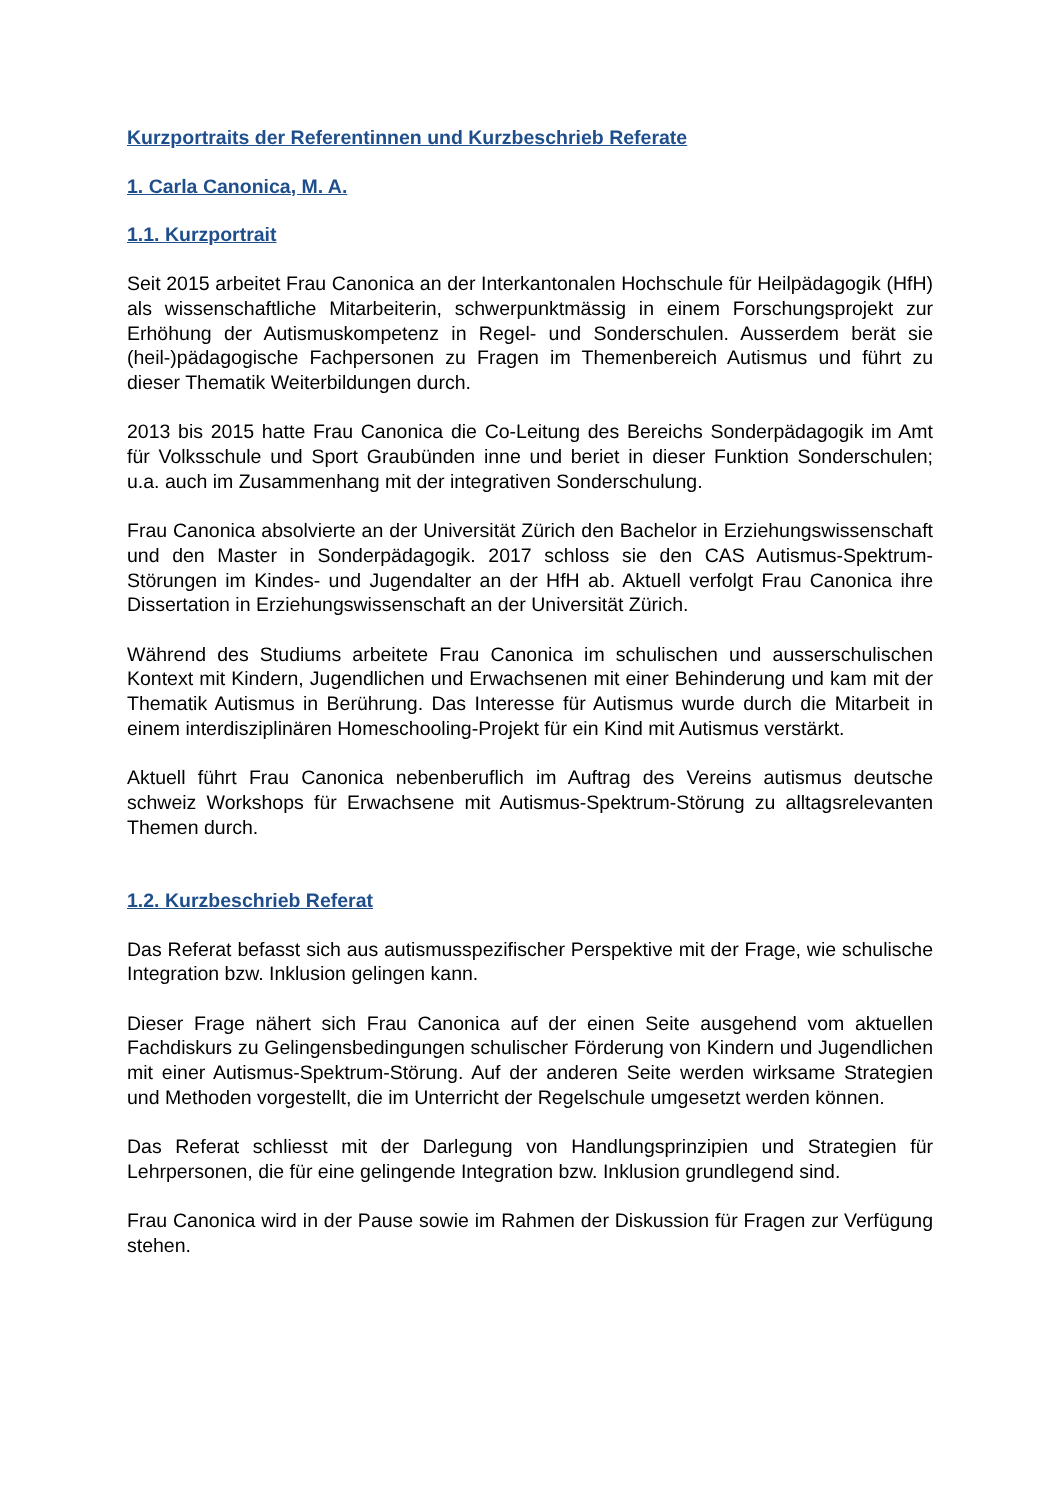Kurzportraits der Referentinnen und Kurzbeschrieb Referate
1. Carla Canonica, M. A.
1.1. Kurzportrait
Seit 2015 arbeitet Frau Canonica an der Interkantonalen Hochschule für Heilpädagogik (HfH) als wissenschaftliche Mitarbeiterin, schwerpunktmässig in einem Forschungsprojekt zur Erhöhung der Autismuskompetenz in Regel- und Son­derschulen. Ausserdem berät sie (heil-)pädagogische Fachpersonen zu Fragen im Themenbereich Autismus und führt zu dieser Thematik Weiterbildungen durch.
2013 bis 2015 hatte Frau Canonica die Co-Leitung des Bereichs Sonderpädagogik im Amt für Volksschule und Sport Graubünden inne und beriet in dieser Funktion Sonderschulen; u.a. auch im Zusammenhang mit der integrativen Sonderschulung.
Frau Canonica absolvierte an der Universität Zürich den Bachelor in Erziehungs­wissenschaft und den Master in Sonderpädagogik. 2017 schloss sie den CAS Autismus-Spektrum-Störungen im Kindes- und Jugendalter an der HfH ab. Aktuell verfolgt Frau Canonica ihre Dissertation in Erziehungswissenschaft an der Universität Zürich.
Während des Studiums arbeitete Frau Canonica im schulischen und ausser­schulischen Kontext mit Kindern, Jugendlichen und Erwachsenen mit einer Behinderung und kam mit der Thematik Autismus in Berührung. Das Interesse für Autismus wurde durch die Mitarbeit in einem interdisziplinären Homeschooling-Projekt für ein Kind mit Autismus verstärkt.
Aktuell führt Frau Canonica nebenberuflich im Auftrag des Vereins autismus deutsche schweiz Workshops für Erwachsene mit Autismus-Spektrum-Störung zu alltagsrelevanten Themen durch.
1.2. Kurzbeschrieb Referat
Das Referat befasst sich aus autismusspezifischer Perspektive mit der Frage, wie schulische Integration bzw. Inklusion gelingen kann.
Dieser Frage nähert sich Frau Canonica auf der einen Seite ausgehend vom aktuellen Fachdiskurs zu Gelingensbedingungen schulischer Förderung von Kindern und Jugendlichen mit einer Autismus-Spektrum-Störung. Auf der anderen Seite werden wirksame Strategien und Methoden vorgestellt, die im Unterricht der Regelschule umgesetzt werden können.
Das Referat schliesst mit der Darlegung von Handlungsprinzipien und Strategien für Lehrpersonen, die für eine gelingende Integration bzw. Inklusion grundlegend sind.
Frau Canonica wird in der Pause sowie im Rahmen der Diskussion für Fragen zur Verfügung stehen.